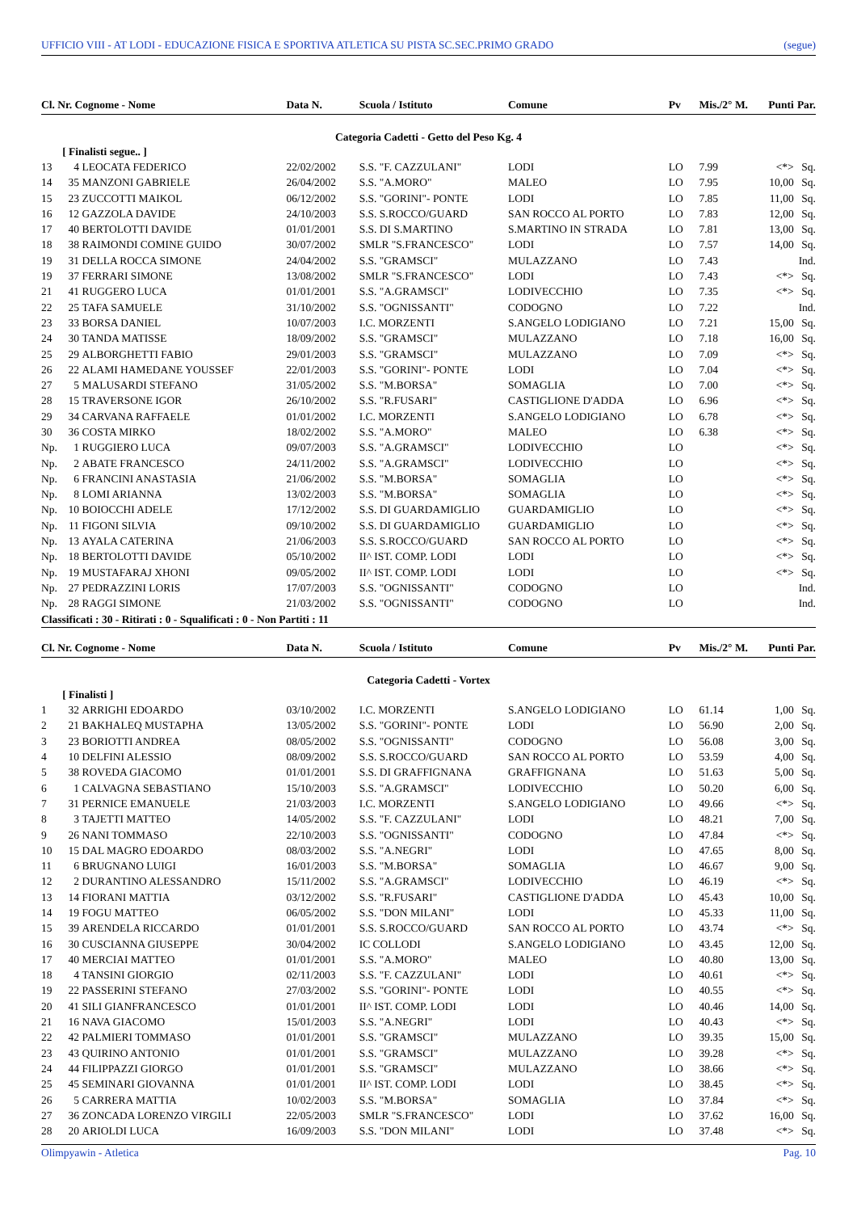UFFICIO VIII - AT LODI - EDUCAZIONE FISICA E SPORTIVA ATLETICA SU PISTA SC.SEC.PRIMO GRADO (segue)
| Cl. Nr. Cognome - Nome | | | Data N. | Scuola / Istituto | Comune | Pv | Mis./2° M. | Punti | Par. |
| --- | --- | --- | --- | --- | --- | --- | --- | --- | --- |
| Categoria Cadetti - Getto del Peso Kg. 4 | | | | | | | | | |
| | [ Finalisti segue.. ] | | | | | | | | |
| 13 | 4 | LEOCATA FEDERICO | 22/02/2002 | S.S. "F. CAZZULANI" | LODI | LO | 7.99 | <*> | Sq. |
| 14 | 35 | MANZONI GABRIELE | 26/04/2002 | S.S. "A.MORO" | MALEO | LO | 7.95 | 10,00 | Sq. |
| 15 | 23 | ZUCCOTTI MAIKOL | 06/12/2002 | S.S. "GORINI"- PONTE | LODI | LO | 7.85 | 11,00 | Sq. |
| 16 | 12 | GAZZOLA DAVIDE | 24/10/2003 | S.S. S.ROCCO/GUARD | SAN ROCCO AL PORTO | LO | 7.83 | 12,00 | Sq. |
| 17 | 40 | BERTOLOTTI DAVIDE | 01/01/2001 | S.S. DI S.MARTINO | S.MARTINO IN STRADA | LO | 7.81 | 13,00 | Sq. |
| 18 | 38 | RAIMONDI COMINE GUIDO | 30/07/2002 | SMLR "S.FRANCESCO" | LODI | LO | 7.57 | 14,00 | Sq. |
| 19 | 31 | DELLA ROCCA SIMONE | 24/04/2002 | S.S. "GRAMSCI" | MULAZZANO | LO | 7.43 | | Ind. |
| 19 | 37 | FERRARI SIMONE | 13/08/2002 | SMLR "S.FRANCESCO" | LODI | LO | 7.43 | <*> | Sq. |
| 21 | 41 | RUGGERO LUCA | 01/01/2001 | S.S. "A.GRAMSCI" | LODIVECCHIO | LO | 7.35 | <*> | Sq. |
| 22 | 25 | TAFA SAMUELE | 31/10/2002 | S.S. "OGNISSANTI" | CODOGNO | LO | 7.22 | | Ind. |
| 23 | 33 | BORSA DANIEL | 10/07/2003 | I.C. MORZENTI | S.ANGELO LODIGIANO | LO | 7.21 | 15,00 | Sq. |
| 24 | 30 | TANDA MATISSE | 18/09/2002 | S.S. "GRAMSCI" | MULAZZANO | LO | 7.18 | 16,00 | Sq. |
| 25 | 29 | ALBORGHETTI FABIO | 29/01/2003 | S.S. "GRAMSCI" | MULAZZANO | LO | 7.09 | <*> | Sq. |
| 26 | 22 | ALAMI HAMEDANE YOUSSEF | 22/01/2003 | S.S. "GORINI"- PONTE | LODI | LO | 7.04 | <*> | Sq. |
| 27 | 5 | MALUSARDI STEFANO | 31/05/2002 | S.S. "M.BORSA" | SOMAGLIA | LO | 7.00 | <*> | Sq. |
| 28 | 15 | TRAVERSONE IGOR | 26/10/2002 | S.S. "R.FUSARI" | CASTIGLIONE D'ADDA | LO | 6.96 | <*> | Sq. |
| 29 | 34 | CARVANA RAFFAELE | 01/01/2002 | I.C. MORZENTI | S.ANGELO LODIGIANO | LO | 6.78 | <*> | Sq. |
| 30 | 36 | COSTA MIRKO | 18/02/2002 | S.S. "A.MORO" | MALEO | LO | 6.38 | <*> | Sq. |
| Np. | 1 | RUGGIERO LUCA | 09/07/2003 | S.S. "A.GRAMSCI" | LODIVECCHIO | LO | | <*> | Sq. |
| Np. | 2 | ABATE FRANCESCO | 24/11/2002 | S.S. "A.GRAMSCI" | LODIVECCHIO | LO | | <*> | Sq. |
| Np. | 6 | FRANCINI ANASTASIA | 21/06/2002 | S.S. "M.BORSA" | SOMAGLIA | LO | | <*> | Sq. |
| Np. | 8 | LOMI ARIANNA | 13/02/2003 | S.S. "M.BORSA" | SOMAGLIA | LO | | <*> | Sq. |
| Np. | 10 | BOIOCCHI ADELE | 17/12/2002 | S.S. DI GUARDAMIGLIO | GUARDAMIGLIO | LO | | <*> | Sq. |
| Np. | 11 | FIGONI SILVIA | 09/10/2002 | S.S. DI GUARDAMIGLIO | GUARDAMIGLIO | LO | | <*> | Sq. |
| Np. | 13 | AYALA CATERINA | 21/06/2003 | S.S. S.ROCCO/GUARD | SAN ROCCO AL PORTO | LO | | <*> | Sq. |
| Np. | 18 | BERTOLOTTI DAVIDE | 05/10/2002 | II^ IST. COMP. LODI | LODI | LO | | <*> | Sq. |
| Np. | 19 | MUSTAFARAJ XHONI | 09/05/2002 | II^ IST. COMP. LODI | LODI | LO | | <*> | Sq. |
| Np. | 27 | PEDRAZZINI LORIS | 17/07/2003 | S.S. "OGNISSANTI" | CODOGNO | LO | | | Ind. |
| Np. | 28 | RAGGI SIMONE | 21/03/2002 | S.S. "OGNISSANTI" | CODOGNO | LO | | | Ind. |
| Classificati : 30 - Ritirati : 0 - Squalificati : 0 - Non Partiti : 11 | | | | | | | | | |
| Cl. Nr. Cognome - Nome | | | Data N. | Scuola / Istituto | Comune | Pv | Mis./2° M. | Punti | Par. |
| Categoria Cadetti - Vortex | | | | | | | | | |
| | [ Finalisti ] | | | | | | | | |
| 1 | 32 | ARRIGHI EDOARDO | 03/10/2002 | I.C. MORZENTI | S.ANGELO LODIGIANO | LO | 61.14 | 1,00 | Sq. |
| 2 | 21 | BAKHALEQ MUSTAPHA | 13/05/2002 | S.S. "GORINI"- PONTE | LODI | LO | 56.90 | 2,00 | Sq. |
| 3 | 23 | BORIOTTI ANDREA | 08/05/2002 | S.S. "OGNISSANTI" | CODOGNO | LO | 56.08 | 3,00 | Sq. |
| 4 | 10 | DELFINI ALESSIO | 08/09/2002 | S.S. S.ROCCO/GUARD | SAN ROCCO AL PORTO | LO | 53.59 | 4,00 | Sq. |
| 5 | 38 | ROVEDA GIACOMO | 01/01/2001 | S.S. DI GRAFFIGNANA | GRAFFIGNANA | LO | 51.63 | 5,00 | Sq. |
| 6 | 1 | CALVAGNA SEBASTIANO | 15/10/2003 | S.S. "A.GRAMSCI" | LODIVECCHIO | LO | 50.20 | 6,00 | Sq. |
| 7 | 31 | PERNICE EMANUELE | 21/03/2003 | I.C. MORZENTI | S.ANGELO LODIGIANO | LO | 49.66 | <*> | Sq. |
| 8 | 3 | TAJETTI MATTEO | 14/05/2002 | S.S. "F. CAZZULANI" | LODI | LO | 48.21 | 7,00 | Sq. |
| 9 | 26 | NANI TOMMASO | 22/10/2003 | S.S. "OGNISSANTI" | CODOGNO | LO | 47.84 | <*> | Sq. |
| 10 | 15 | DAL MAGRO EDOARDO | 08/03/2002 | S.S. "A.NEGRI" | LODI | LO | 47.65 | 8,00 | Sq. |
| 11 | 6 | BRUGNANO LUIGI | 16/01/2003 | S.S. "M.BORSA" | SOMAGLIA | LO | 46.67 | 9,00 | Sq. |
| 12 | 2 | DURANTINO ALESSANDRO | 15/11/2002 | S.S. "A.GRAMSCI" | LODIVECCHIO | LO | 46.19 | <*> | Sq. |
| 13 | 14 | FIORANI MATTIA | 03/12/2002 | S.S. "R.FUSARI" | CASTIGLIONE D'ADDA | LO | 45.43 | 10,00 | Sq. |
| 14 | 19 | FOGU MATTEO | 06/05/2002 | S.S. "DON MILANI" | LODI | LO | 45.33 | 11,00 | Sq. |
| 15 | 39 | ARENDELA RICCARDO | 01/01/2001 | S.S. S.ROCCO/GUARD | SAN ROCCO AL PORTO | LO | 43.74 | <*> | Sq. |
| 16 | 30 | CUSCIANNA GIUSEPPE | 30/04/2002 | IC COLLODI | S.ANGELO LODIGIANO | LO | 43.45 | 12,00 | Sq. |
| 17 | 40 | MERCIAI MATTEO | 01/01/2001 | S.S. "A.MORO" | MALEO | LO | 40.80 | 13,00 | Sq. |
| 18 | 4 | TANSINI GIORGIO | 02/11/2003 | S.S. "F. CAZZULANI" | LODI | LO | 40.61 | <*> | Sq. |
| 19 | 22 | PASSERINI STEFANO | 27/03/2002 | S.S. "GORINI"- PONTE | LODI | LO | 40.55 | <*> | Sq. |
| 20 | 41 | SILI GIANFRANCESCO | 01/01/2001 | II^ IST. COMP. LODI | LODI | LO | 40.46 | 14,00 | Sq. |
| 21 | 16 | NAVA GIACOMO | 15/01/2003 | S.S. "A.NEGRI" | LODI | LO | 40.43 | <*> | Sq. |
| 22 | 42 | PALMIERI TOMMASO | 01/01/2001 | S.S. "GRAMSCI" | MULAZZANO | LO | 39.35 | 15,00 | Sq. |
| 23 | 43 | QUIRINO ANTONIO | 01/01/2001 | S.S. "GRAMSCI" | MULAZZANO | LO | 39.28 | <*> | Sq. |
| 24 | 44 | FILIPPAZZI GIORGO | 01/01/2001 | S.S. "GRAMSCI" | MULAZZANO | LO | 38.66 | <*> | Sq. |
| 25 | 45 | SEMINARI GIOVANNA | 01/01/2001 | II^ IST. COMP. LODI | LODI | LO | 38.45 | <*> | Sq. |
| 26 | 5 | CARRERA MATTIA | 10/02/2003 | S.S. "M.BORSA" | SOMAGLIA | LO | 37.84 | <*> | Sq. |
| 27 | 36 | ZONCADA LORENZO VIRGILI | 22/05/2003 | SMLR "S.FRANCESCO" | LODI | LO | 37.62 | 16,00 | Sq. |
| 28 | 20 | ARIOLDI LUCA | 16/09/2003 | S.S. "DON MILANI" | LODI | LO | 37.48 | <*> | Sq. |
Olimpyawin - Atletica Pag. 10